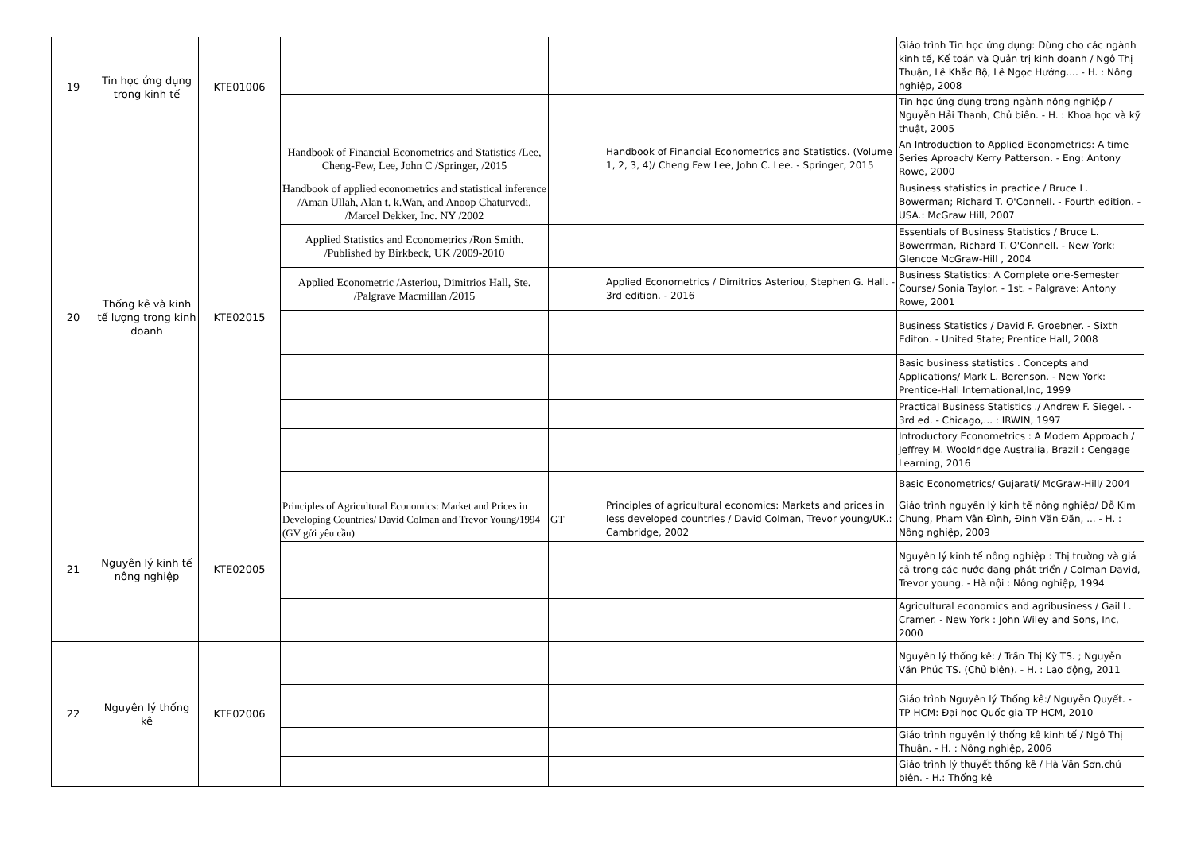| 19 | Tin học ứng dụng trong kinh tế | KTE01006 | | | | Giáo trình Tin học ứng dụng: Dùng cho các ngành kinh tế, Kế toán và Quản trị kinh doanh / Ngô Thị Thuận, Lê Khắc Bộ, Lê Ngọc Hướng.... - H. : Nông nghiệp, 2008 |
| | | | | | | Tin học ứng dụng trong ngành nông nghiệp / Nguyễn Hải Thanh, Chủ biên. - H. : Khoa học và kỹ thuật, 2005 |
| 20 | Thống kê và kinh tế lượng trong kinh doanh | KTE02015 | Handbook of Financial Econometrics and Statistics /Lee, Cheng-Few, Lee, John C /Springer, /2015 | | Handbook of Financial Econometrics and Statistics. (Volume 1, 2, 3, 4)/ Cheng Few Lee, John C. Lee. - Springer, 2015 | An Introduction to Applied Econometrics: A time Series Aproach/ Kerry Patterson. - Eng: Antony Rowe, 2000 |
| | | | Handbook of applied econometrics and statistical inference /Aman Ullah, Alan t. k.Wan, and Anoop Chaturvedi. /Marcel Dekker, Inc. NY /2002 | | | Business statistics in practice / Bruce L. Bowerman; Richard T. O'Connell. - Fourth edition. - USA.: McGraw Hill, 2007 |
| | | | Applied Statistics and Econometrics /Ron Smith. /Published by Birkbeck, UK /2009-2010 | | | Essentials of Business Statistics / Bruce L. Bowerrman, Richard T. O'Connell. - New York: Glencoe McGraw-Hill , 2004 |
| | | | Applied Econometric /Asteriou, Dimitrios Hall, Ste. /Palgrave Macmillan /2015 | | Applied Econometrics / Dimitrios Asteriou, Stephen G. Hall. - 3rd edition. - 2016 | Business Statistics: A Complete one-Semester Course/ Sonia Taylor. - 1st. - Palgrave: Antony Rowe, 2001 |
| | | | | | | Business Statistics / David F. Groebner. - Sixth Editon. - United State; Prentice Hall, 2008 |
| | | | | | | Basic business statistics . Concepts and Applications/ Mark L. Berenson. - New York: Prentice-Hall International,Inc, 1999 |
| | | | | | | Practical Business Statistics ./ Andrew F. Siegel. - 3rd ed. - Chicago,... : IRWIN, 1997 |
| | | | | | | Introductory Econometrics : A Modern Approach / Jeffrey M. Wooldridge Australia, Brazil : Cengage Learning, 2016 |
| | | | | | | Basic Econometrics/ Gujarati/ McGraw-Hill/ 2004 |
| 21 | Nguyên lý kinh tế nông nghiệp | KTE02005 | Principles of Agricultural Economics: Market and Prices in Developing Countries/ David Colman and Trevor Young/1994 (GV gửi yêu cầu) | GT | Principles of agricultural economics: Markets and prices in less developed countries / David Colman, Trevor young/UK.: Cambridge, 2002 | Giáo trình nguyên lý kinh tế nông nghiệp/ Đỗ Kim Chung, Phạm Vân Đình, Đinh Văn Đãn, ... - H. : Nông nghiệp, 2009 |
| | | | | | | Nguyên lý kinh tế nông nghiệp : Thị trường và giá cả trong các nước đang phát triển / Colman David, Trevor young. - Hà nội : Nông nghiệp, 1994 |
| | | | | | | Agricultural economics and agribusiness / Gail L. Cramer. - New York : John Wiley and Sons, Inc, 2000 |
| 22 | Nguyên lý thống kê | KTE02006 | | | | Nguyên lý thống kê: / Trần Thị Kỳ TS. ; Nguyễn Văn Phúc TS. (Chủ biên). - H. : Lao động, 2011 |
| | | | | | | Giáo trình Nguyên lý Thống kê:/ Nguyễn Quyết. - TP HCM: Đại học Quốc gia TP HCM, 2010 |
| | | | | | | Giáo trình nguyên lý thống kê kinh tế / Ngô Thị Thuận. - H. : Nông nghiệp, 2006 |
| | | | | | | Giáo trình lý thuyết thống kê / Hà Văn Sơn,chủ biên. - H.: Thống kê |